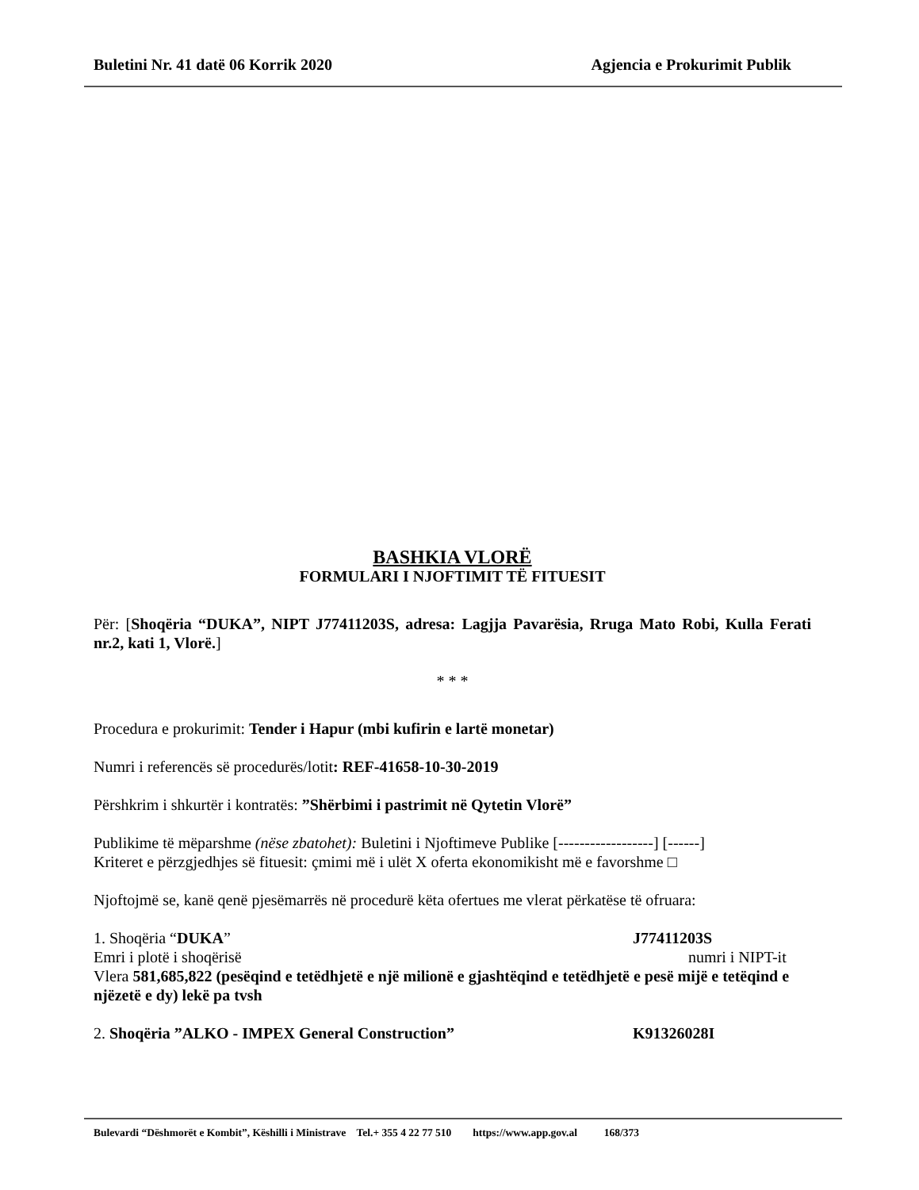Buletini Nr. 41 datë 06 Korrik 2020 Agjencia e Prokurimit Publik
BASHKIA VLORË
FORMULARI I NJOFTIMIT TË FITUESIT
Për: [Shoqëria “DUKA”, NIPT J77411203S, adresa: Lagjja Pavarësia, Rruga Mato Robi, Kulla Ferati nr.2, kati 1, Vlorë.]
* * *
Procedura e prokurimit: Tender i Hapur (mbi kufirin e lartë monetar)
Numri i referencës së procedurës/lotit: REF-41658-10-30-2019
Përshkrim i shkurtër i kontratës: ”Shërbimi i pastrimit në Qytetin Vlorë”
Publikime të mëparshme (nëse zbatohet): Buletini i Njoftimeve Publike [------------------] [------]
Kriteret e përzgjedhjes së fituesit: çmimi më i ulët X oferta ekonomikisht më e favorshme □
Njoftojmë se, kanë qenë pjesëmarrës në procedurë këta ofertues me vlerat përkatëse të ofruara:
1. Shoqëria “DUKA” J77411203S
Emri i plotë i shoqërisë numri i NIPT-it
Vlera 581,685,822 (pesëqind e tetëdhjetë e një milionë e gjashtëqind e tetëdhjetë e pesë mijë e tetëqind e njëzetë e dy) lekë pa tvsh
2. Shoqëria ”ALKO - IMPEX General Construction” K91326028I
Bulevardi “Dëshmorët e Kombit”, Këshilli i Ministrave Tel.+ 355 4 22 77 510 https://www.app.gov.al 168/373